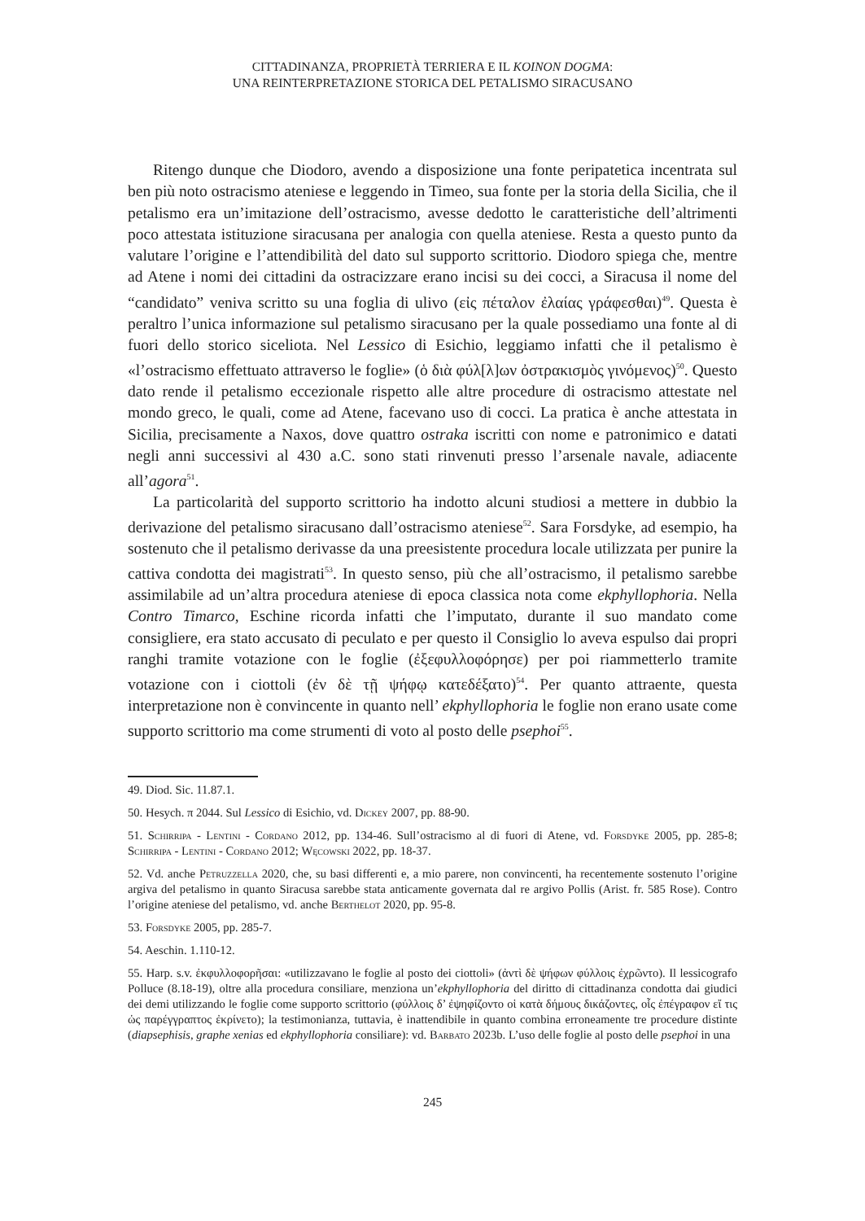CITTADINANZA, PROPRIETÀ TERRIERA E IL KOINON DOGMA:
UNA REINTERPRETAZIONE STORICA DEL PETALISMO SIRACUSANO
Ritengo dunque che Diodoro, avendo a disposizione una fonte peripatetica incentrata sul ben più noto ostracismo ateniese e leggendo in Timeo, sua fonte per la storia della Sicilia, che il petalismo era un’imitazione dell’ostracismo, avesse dedotto le caratteristiche dell’altrimenti poco attestata istituzione siracusana per analogia con quella ateniese. Resta a questo punto da valutare l’origine e l’attendibilità del dato sul supporto scrittorio. Diodoro spiega che, mentre ad Atene i nomi dei cittadini da ostracizzare erano incisi su dei cocci, a Siracusa il nome del “candidato” veniva scritto su una foglia di ulivo (εἰς πέταλον ἐλαίας γράφεσθαι)<sup>49</sup>. Questa è peraltro l’unica informazione sul petalismo siracusano per la quale possediamo una fonte al di fuori dello storico siceliota. Nel Lessico di Esichio, leggiamo infatti che il petalismo è «l’ostracismo effettuato attraverso le foglie» (ὁ διὰ φύλ[λ]ων ὀστρακισμὸς γινόμενος)<sup>50</sup>. Questo dato rende il petalismo eccezionale rispetto alle altre procedure di ostracismo attestate nel mondo greco, le quali, come ad Atene, facevano uso di cocci. La pratica è anche attestata in Sicilia, precisamente a Naxos, dove quattro ostraka iscritti con nome e patronimico e datati negli anni successivi al 430 a.C. sono stati rinvenuti presso l’arsenale navale, adiacente all’agora<sup>51</sup>.
La particolarità del supporto scrittorio ha indotto alcuni studiosi a mettere in dubbio la derivazione del petalismo siracusano dall’ostracismo ateniese<sup>52</sup>. Sara Forsdyke, ad esempio, ha sostenuto che il petalismo derivasse da una preesistente procedura locale utilizzata per punire la cattiva condotta dei magistrati<sup>53</sup>. In questo senso, più che all’ostracismo, il petalismo sarebbe assimilabile ad un’altra procedura ateniese di epoca classica nota come ekphyllophoria. Nella Contro Timarco, Eschine ricorda infatti che l’imputato, durante il suo mandato come consigliere, era stato accusato di peculato e per questo il Consiglio lo aveva espulso dai propri ranghi tramite votazione con le foglie (ἐξεφυλλοφόρησε) per poi riammetterlo tramite votazione con i ciottoli (ἐν δὲ τῇ ψήφῳ κατεδέξατο)<sup>54</sup>. Per quanto attraente, questa interpretazione non è convincente in quanto nell’ ekphyllophoria le foglie non erano usate come supporto scrittorio ma come strumenti di voto al posto delle psephoi<sup>55</sup>.
49. Diod. Sic. 11.87.1.
50. Hesych. π 2044. Sul Lessico di Esichio, vd. Dickey 2007, pp. 88-90.
51. Schirripa - Lentini - Cordano 2012, pp. 134-46. Sull’ostracismo al di fuori di Atene, vd. Forsdyke 2005, pp. 285-8; Schirripa - Lentini - Cordano 2012; Węcowski 2022, pp. 18-37.
52. Vd. anche Petruzzella 2020, che, su basi differenti e, a mio parere, non convincenti, ha recentemente sostenuto l’origine argiva del petalismo in quanto Siracusa sarebbe stata anticamente governata dal re argivo Pollis (Arist. fr. 585 Rose). Contro l’origine ateniese del petalismo, vd. anche Berthelot 2020, pp. 95-8.
53. Forsdyke 2005, pp. 285-7.
54. Aeschin. 1.110-12.
55. Harp. s.v. ἐκφυλλοφορῆσαι: «utilizzavano le foglie al posto dei ciottoli» (ἀντὶ δὲ ψήφων φύλλοις ἐχρῶντο). Il lessicografo Polluce (8.18-19), oltre alla procedura consiliare, menziona un’ekphyllophoria del diritto di cittadinanza condotta dai giudici dei demi utilizzando le foglie come supporto scrittorio (φύλλοις δ’ ἐψηφίζοντο οἱ κατὰ δήμους δικάζοντες, οἷς ἐπέγραφον εἴ τις ὡς παρέγγραπτος ἐκρίνετο); la testimonianza, tuttavia, è inattendibile in quanto combina erroneamente tre procedure distinte (diapsephisis, graphe xenias ed ekphyllophoria consiliare): vd. Barbato 2023b. L’uso delle foglie al posto delle psephoi in una
245